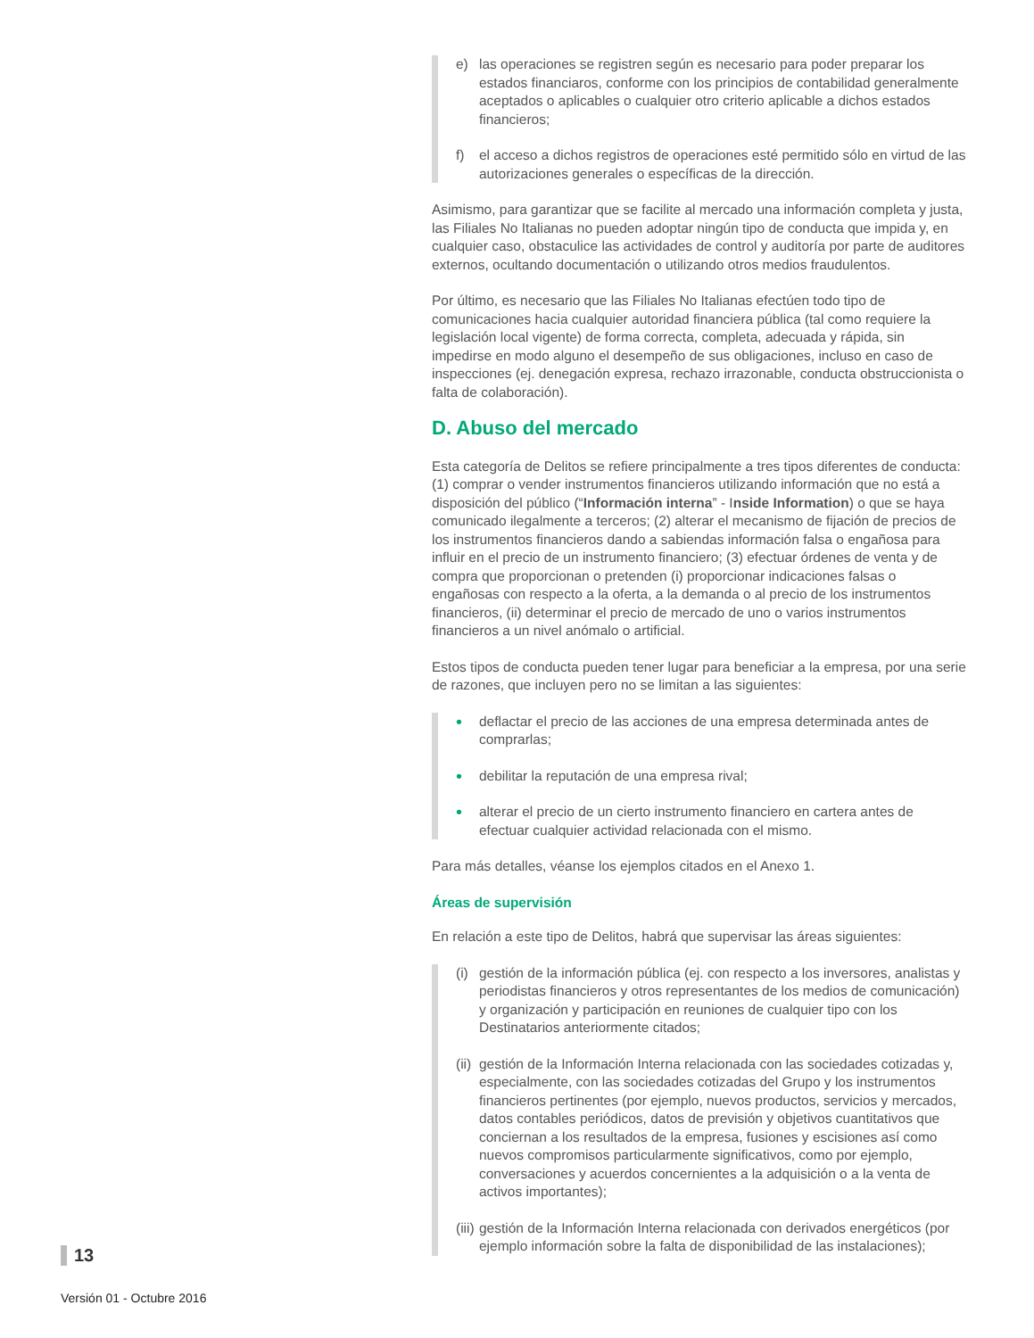e) las operaciones se registren según es necesario para poder preparar los estados financiaros, conforme con los principios de contabilidad generalmente aceptados o aplicables o cualquier otro criterio aplicable a dichos estados financieros;
f) el acceso a dichos registros de operaciones esté permitido sólo en virtud de las autorizaciones generales o específicas de la dirección.
Asimismo, para garantizar que se facilite al mercado una información completa y justa, las Filiales No Italianas no pueden adoptar ningún tipo de conducta que impida y, en cualquier caso, obstaculice las actividades de control y auditoría por parte de auditores externos, ocultando documentación o utilizando otros medios fraudulentos.
Por último, es necesario que las Filiales No Italianas efectúen todo tipo de comunicaciones hacia cualquier autoridad financiera pública (tal como requiere la legislación local vigente) de forma correcta, completa, adecuada y rápida, sin impedirse en modo alguno el desempeño de sus obligaciones, incluso en caso de inspecciones (ej. denegación expresa, rechazo irrazonable, conducta obstruccionista o falta de colaboración).
D. Abuso del mercado
Esta categoría de Delitos se refiere principalmente a tres tipos diferentes de conducta: (1) comprar o vender instrumentos financieros utilizando información que no está a disposición del público (“Información interna” - Inside Information) o que se haya comunicado ilegalmente a terceros; (2) alterar el mecanismo de fijación de precios de los instrumentos financieros dando a sabiendas información falsa o engañosa para influir en el precio de un instrumento financiero; (3) efectuar órdenes de venta y de compra que proporcionan o pretenden (i) proporcionar indicaciones falsas o engañosas con respecto a la oferta, a la demanda o al precio de los instrumentos financieros, (ii) determinar el precio de mercado de uno o varios instrumentos financieros a un nivel anómalo o artificial.
Estos tipos de conducta pueden tener lugar para beneficiar a la empresa, por una serie de razones, que incluyen pero no se limitan a las siguientes:
• deflactar el precio de las acciones de una empresa determinada antes de comprarlas;
• debilitar la reputación de una empresa rival;
• alterar el precio de un cierto instrumento financiero en cartera antes de efectuar cualquier actividad relacionada con el mismo.
Para más detalles, véanse los ejemplos citados en el Anexo 1.
Áreas de supervisión
En relación a este tipo de Delitos, habrá que supervisar las áreas siguientes:
(i) gestión de la información pública (ej. con respecto a los inversores, analistas y periodistas financieros y otros representantes de los medios de comunicación) y organización y participación en reuniones de cualquier tipo con los Destinatarios anteriormente citados;
(ii) gestión de la Información Interna relacionada con las sociedades cotizadas y, especialmente, con las sociedades cotizadas del Grupo y los instrumentos financieros pertinentes (por ejemplo, nuevos productos, servicios y mercados, datos contables periódicos, datos de previsión y objetivos cuantitativos que conciernan a los resultados de la empresa, fusiones y escisiones así como nuevos compromisos particularmente significativos, como por ejemplo, conversaciones y acuerdos concernientes a la adquisición o a la venta de activos importantes);
(iii) gestión de la Información Interna relacionada con derivados energéticos (por ejemplo información sobre la falta de disponibilidad de las instalaciones);
13
Versión 01 - Octubre 2016